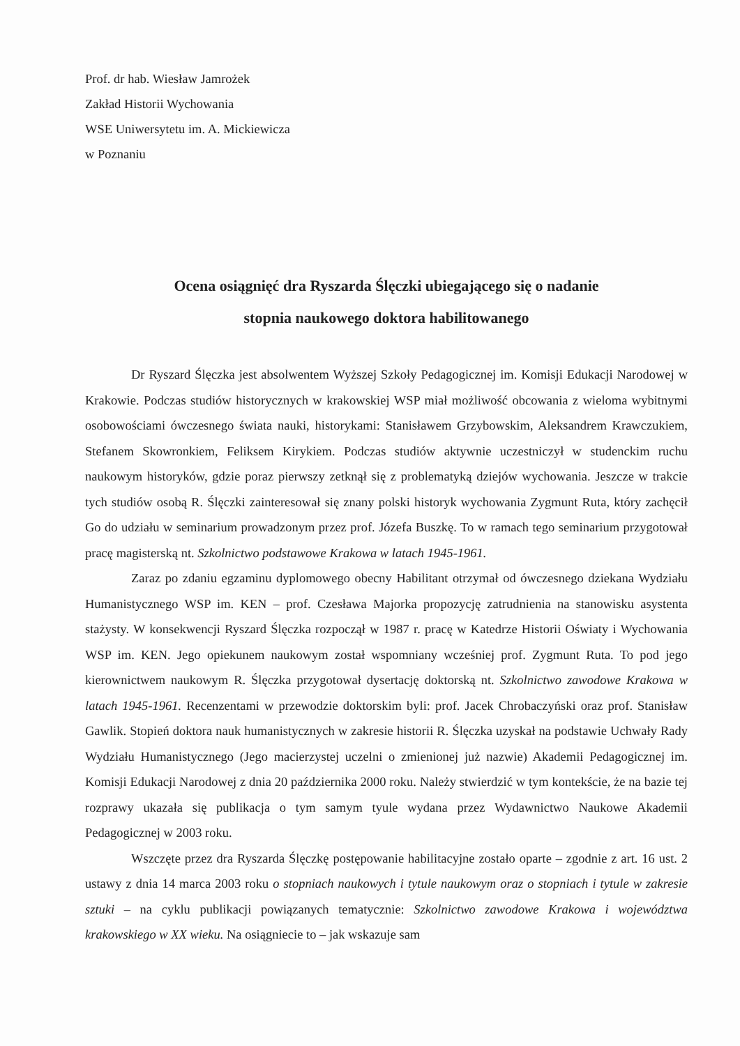Prof. dr hab. Wiesław Jamrożek
Zakład Historii Wychowania
WSE Uniwersytetu im. A. Mickiewicza
w Poznaniu
Ocena osiągnięć dra Ryszarda Ślęczki ubiegającego się o nadanie
stopnia naukowego doktora habilitowanego
Dr Ryszard Ślęczka jest absolwentem Wyższej Szkoły Pedagogicznej im. Komisji Edukacji Narodowej w Krakowie. Podczas studiów historycznych w krakowskiej WSP miał możliwość obcowania z wieloma wybitnymi osobowościami ówczesnego świata nauki, historykami: Stanisławem Grzybowskim, Aleksandrem Krawczukiem, Stefanem Skowronkiem, Feliksem Kirykiem. Podczas studiów aktywnie uczestniczył w studenckim ruchu naukowym historyków, gdzie poraz pierwszy zetknął się z problematyką dziejów wychowania. Jeszcze w trakcie tych studiów osobą R. Ślęczki zainteresował się znany polski historyk wychowania Zygmunt Ruta, który zachęcił Go do udziału w seminarium prowadzonym przez prof. Józefa Buszkę. To w ramach tego seminarium przygotował pracę magisterską nt. Szkolnictwo podstawowe Krakowa w latach 1945-1961.
Zaraz po zdaniu egzaminu dyplomowego obecny Habilitant otrzymał od ówczesnego dziekana Wydziału Humanistycznego WSP im. KEN – prof. Czesława Majorka propozycję zatrudnienia na stanowisku asystenta stażysty. W konsekwencji Ryszard Ślęczka rozpoczął w 1987 r. pracę w Katedrze Historii Oświaty i Wychowania WSP im. KEN. Jego opiekunem naukowym został wspomniany wcześniej prof. Zygmunt Ruta. To pod jego kierownictwem naukowym R. Ślęczka przygotował dysertację doktorską nt. Szkolnictwo zawodowe Krakowa w latach 1945-1961. Recenzentami w przewodzie doktorskim byli: prof. Jacek Chrobaczyński oraz prof. Stanisław Gawlik. Stopień doktora nauk humanistycznych w zakresie historii R. Ślęczka uzyskał na podstawie Uchwały Rady Wydziału Humanistycznego (Jego macierzystej uczelni o zmienionej już nazwie) Akademii Pedagogicznej im. Komisji Edukacji Narodowej z dnia 20 października 2000 roku. Należy stwierdzić w tym kontekście, że na bazie tej rozprawy ukazała się publikacja o tym samym tyule wydana przez Wydawnictwo Naukowe Akademii Pedagogicznej w 2003 roku.
Wszczęte przez dra Ryszarda Ślęczkę postępowanie habilitacyjne zostało oparte – zgodnie z art. 16 ust. 2 ustawy z dnia 14 marca 2003 roku o stopniach naukowych i tytule naukowym oraz o stopniach i tytule w zakresie sztuki – na cyklu publikacji powiązanych tematycznie: Szkolnictwo zawodowe Krakowa i województwa krakowskiego w XX wieku. Na osiągniecie to – jak wskazuje sam